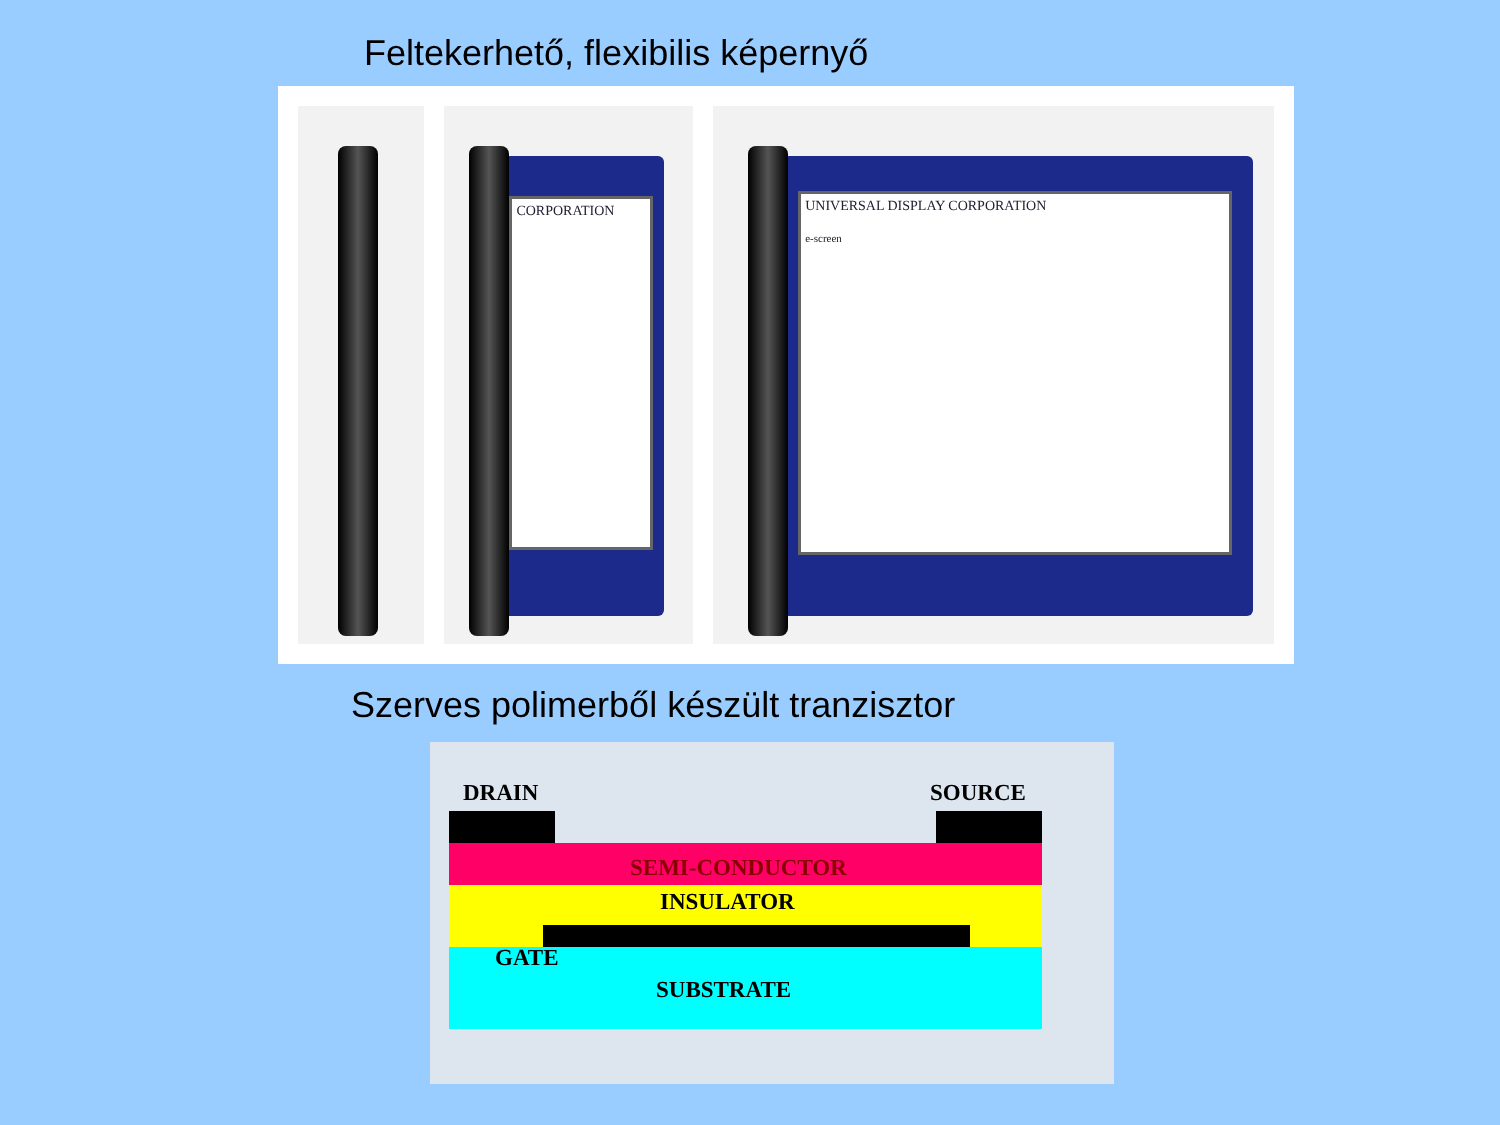Feltekerhető, flexibilis képernyő
CORPORATION
UNIVERSAL DISPLAY CORPORATION
e-screen
Szerves polimerből készült tranzisztor
DRAIN SOURCE
SEMI-CONDUCTOR
INSULATOR
GATE
SUBSTRATE